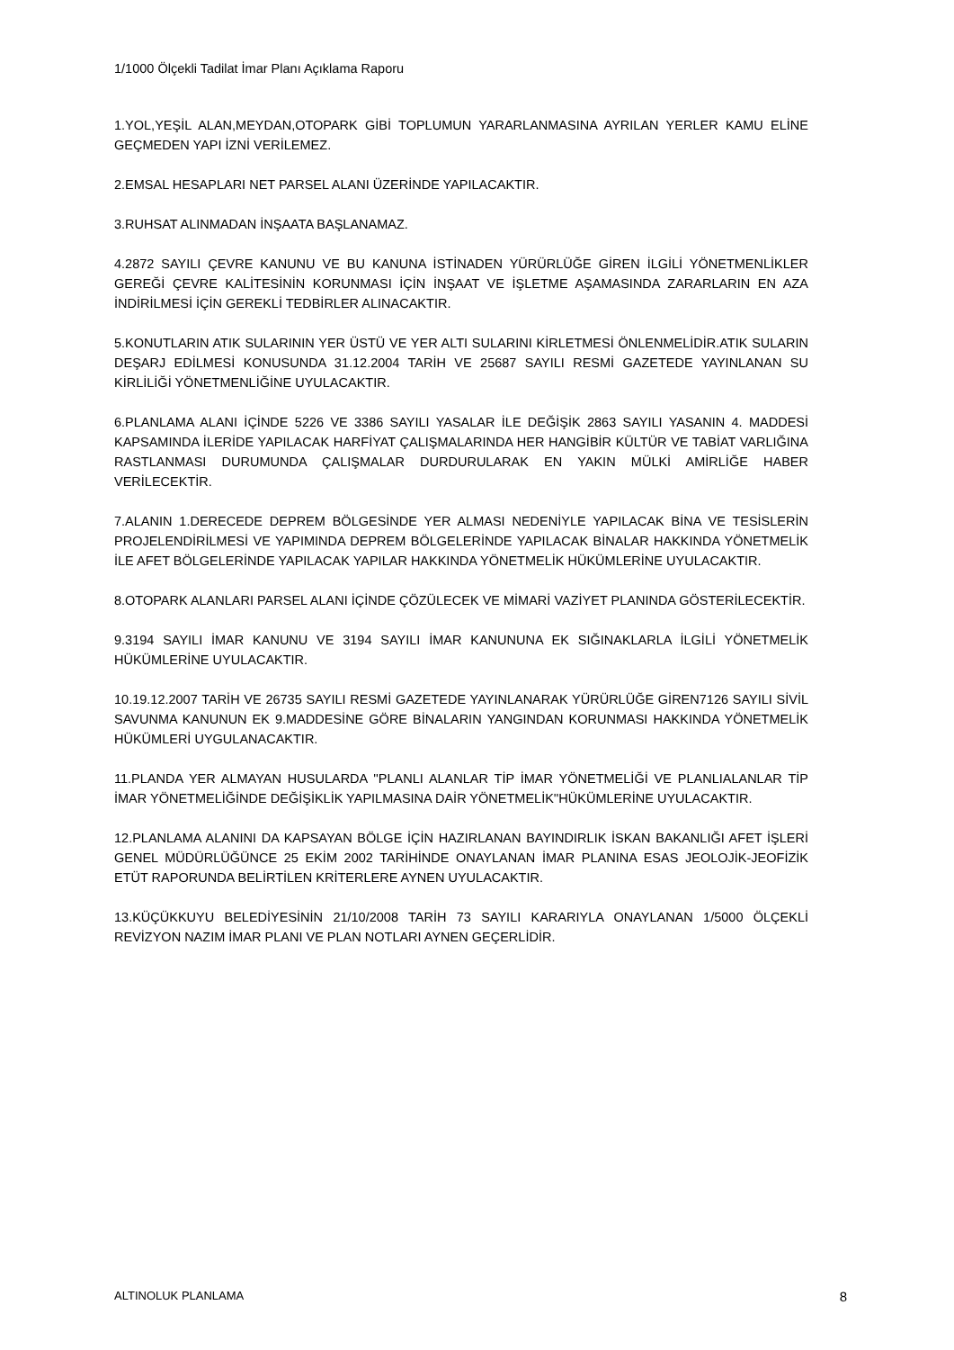1/1000 Ölçekli Tadilat İmar Planı Açıklama Raporu
1.YOL,YEŞİL ALAN,MEYDAN,OTOPARK GİBİ TOPLUMUN YARARLANMASINA AYRILAN YERLER KAMU ELİNE GEÇMEDEN YAPI İZNİ VERİLEMEZ.
2.EMSAL HESAPLARI NET PARSEL ALANI ÜZERİNDE YAPILACAKTIR.
3.RUHSAT ALINMADAN İNŞAATA BAŞLANAMAZ.
4.2872 SAYILI ÇEVRE KANUNU VE BU KANUNA İSTİNADEN YÜRÜRLÜĞE GİREN İLGİLİ YÖNETMENLİKLER GEREĞİ ÇEVRE KALİTESİNİN KORUNMASI İÇİN İNŞAAT VE İŞLETME AŞAMASINDA ZARARLARIN EN AZA İNDİRİLMESİ İÇİN GEREKLİ TEDBİRLER ALINACAKTIR.
5.KONUTLARIN ATIK SULARININ YER ÜSTÜ VE YER ALTI SULARINI KİRLETMESİ ÖNLENMELİDİR.ATIK SULARIN DEŞARJ EDİLMESİ KONUSUNDA 31.12.2004 TARİH VE 25687 SAYILI RESMİ GAZETEDE YAYINLANAN SU KİRLİLİĞİ YÖNETMENLİĞİNE UYULACAKTIR.
6.PLANLAMA ALANI İÇİNDE 5226 VE 3386 SAYILI YASALAR İLE DEĞİŞİK 2863 SAYILI YASANIN 4. MADDESİ KAPSAMINDA İLERİDE YAPILACAK HARFİYAT ÇALIŞMALARINDA HER HANGİBİR KÜLTÜR VE TABİAT VARLIĞINA RASTLANMASI DURUMUNDA ÇALIŞMALAR DURDURULARAK EN YAKIN MÜLKİ AMİRLİĞE HABER VERİLECEKTİR.
7.ALANIN 1.DERECEDE DEPREM BÖLGESİNDE YER ALMASI NEDENİYLE YAPILACAK BİNA VE TESİSLERİN PROJELENDİRİLMESİ VE YAPIMINDA DEPREM BÖLGELERİNDE YAPILACAK BİNALAR HAKKINDA YÖNETMELİK İLE AFET BÖLGELERİNDE YAPILACAK YAPILAR HAKKINDA YÖNETMELİK HÜKÜMLERİNE UYULACAKTIR.
8.OTOPARK ALANLARI PARSEL ALANI İÇİNDE ÇÖZÜLECEK VE MİMARİ VAZİYET PLANINDA GÖSTERİLECEKTİR.
9.3194 SAYILI İMAR KANUNU VE 3194 SAYILI İMAR KANUNUNA EK SIĞINAKLARLA İLGİLİ YÖNETMELİK HÜKÜMLERİNE UYULACAKTIR.
10.19.12.2007 TARİH VE 26735 SAYILI RESMİ GAZETEDE YAYINLANARAK YÜRÜRLÜĞE GİREN7126 SAYILI SİVİL SAVUNMA KANUNUN EK 9.MADDESİNE GÖRE BİNALARIN YANGINDAN KORUNMASI HAKKINDA YÖNETMELİK HÜKÜMLERİ UYGULANACAKTIR.
11.PLANDA YER ALMAYAN HUSULARDA ''PLANLI ALANLAR TİP İMAR YÖNETMELİĞİ VE PLANLIALANLAR TİP İMAR YÖNETMELİĞİNDE DEĞİŞİKLİK YAPILMASINA DAİR YÖNETMELİK''HÜKÜMLERİNE UYULACAKTIR.
12.PLANLAMA ALANINI DA KAPSAYAN BÖLGE İÇİN HAZIRLANAN BAYINDIRLIK İSKAN BAKANLIĞI AFET İŞLERİ GENEL MÜDÜRLÜĞÜNCE 25 EKİM 2002 TARİHİNDE ONAYLANAN İMAR PLANINA ESAS JEOLOJİK-JEOFİZİK ETÜT RAPORUNDA BELİRTİLEN KRİTERLERE AYNEN UYULACAKTIR.
13.KÜÇÜKKUYU BELEDİYESİNİN 21/10/2008 TARİH 73 SAYILI KARARIYLA ONAYLANAN 1/5000 ÖLÇEKLİ REVİZYON NAZIM İMAR PLANI VE PLAN NOTLARI AYNEN GEÇERLİDİR.
ALTINOLUK PLANLAMA 8